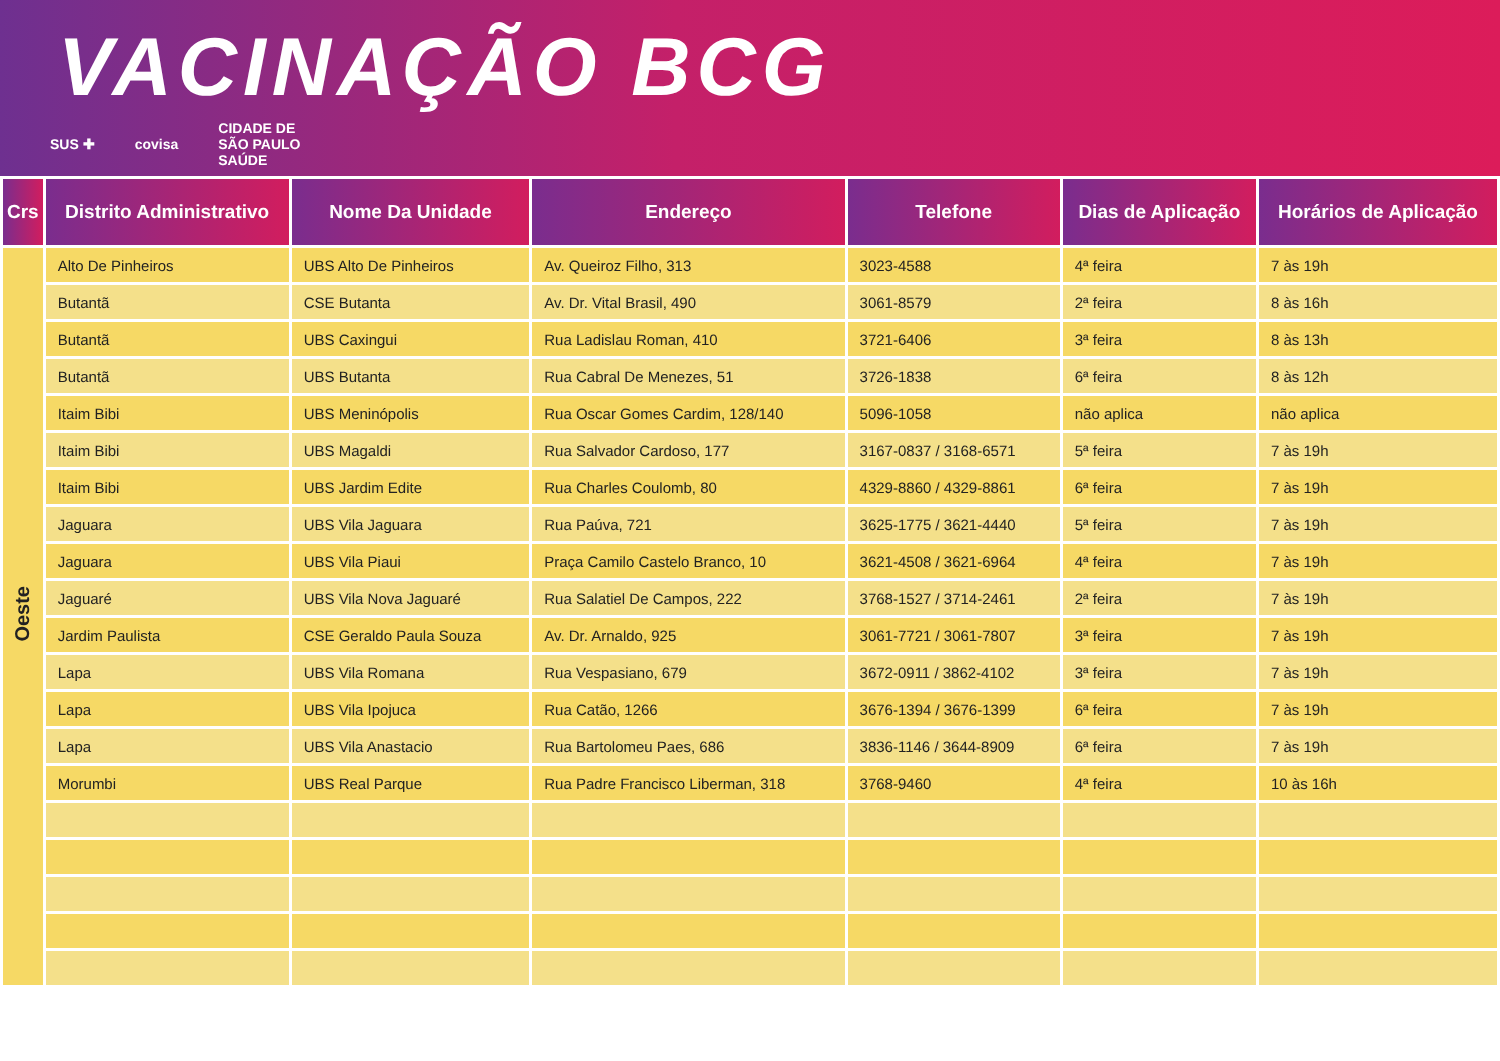VACINAÇÃO BCG
SUS ✚ covisa CIDADE DE
SÃO PAULO
SAÚDE
| Crs | Distrito Administrativo | Nome Da Unidade | Endereço | Telefone | Dias de Aplicação | Horários de Aplicação |
| --- | --- | --- | --- | --- | --- | --- |
| Oeste | Alto De Pinheiros | UBS Alto De Pinheiros | Av. Queiroz Filho, 313 | 3023-4588 | 4ª feira | 7 às 19h |
| | Butantã | CSE Butanta | Av. Dr. Vital Brasil, 490 | 3061-8579 | 2ª feira | 8 às 16h |
| | Butantã | UBS Caxingui | Rua Ladislau Roman, 410 | 3721-6406 | 3ª feira | 8 às 13h |
| | Butantã | UBS Butanta | Rua Cabral De Menezes, 51 | 3726-1838 | 6ª feira | 8 às 12h |
| | Itaim Bibi | UBS Meninópolis | Rua Oscar Gomes Cardim, 128/140 | 5096-1058 | não aplica | não aplica |
| | Itaim Bibi | UBS Magaldi | Rua Salvador Cardoso, 177 | 3167-0837 / 3168-6571 | 5ª feira | 7 às 19h |
| | Itaim Bibi | UBS Jardim Edite | Rua Charles Coulomb, 80 | 4329-8860 / 4329-8861 | 6ª feira | 7 às 19h |
| | Jaguara | UBS Vila Jaguara | Rua Paúva, 721 | 3625-1775 / 3621-4440 | 5ª feira | 7 às 19h |
| | Jaguara | UBS Vila Piaui | Praça Camilo Castelo Branco, 10 | 3621-4508 / 3621-6964 | 4ª feira | 7 às 19h |
| | Jaguaré | UBS Vila Nova Jaguaré | Rua Salatiel De Campos, 222 | 3768-1527 / 3714-2461 | 2ª feira | 7 às 19h |
| | Jardim Paulista | CSE Geraldo Paula Souza | Av. Dr. Arnaldo, 925 | 3061-7721 / 3061-7807 | 3ª feira | 7 às 19h |
| | Lapa | UBS Vila Romana | Rua Vespasiano, 679 | 3672-0911 / 3862-4102 | 3ª feira | 7 às 19h |
| | Lapa | UBS Vila Ipojuca | Rua Catão, 1266 | 3676-1394 / 3676-1399 | 6ª feira | 7 às 19h |
| | Lapa | UBS Vila Anastacio | Rua Bartolomeu Paes, 686 | 3836-1146 / 3644-8909 | 6ª feira | 7 às 19h |
| | Morumbi | UBS Real Parque | Rua Padre Francisco Liberman, 318 | 3768-9460 | 4ª feira | 10 às 16h |